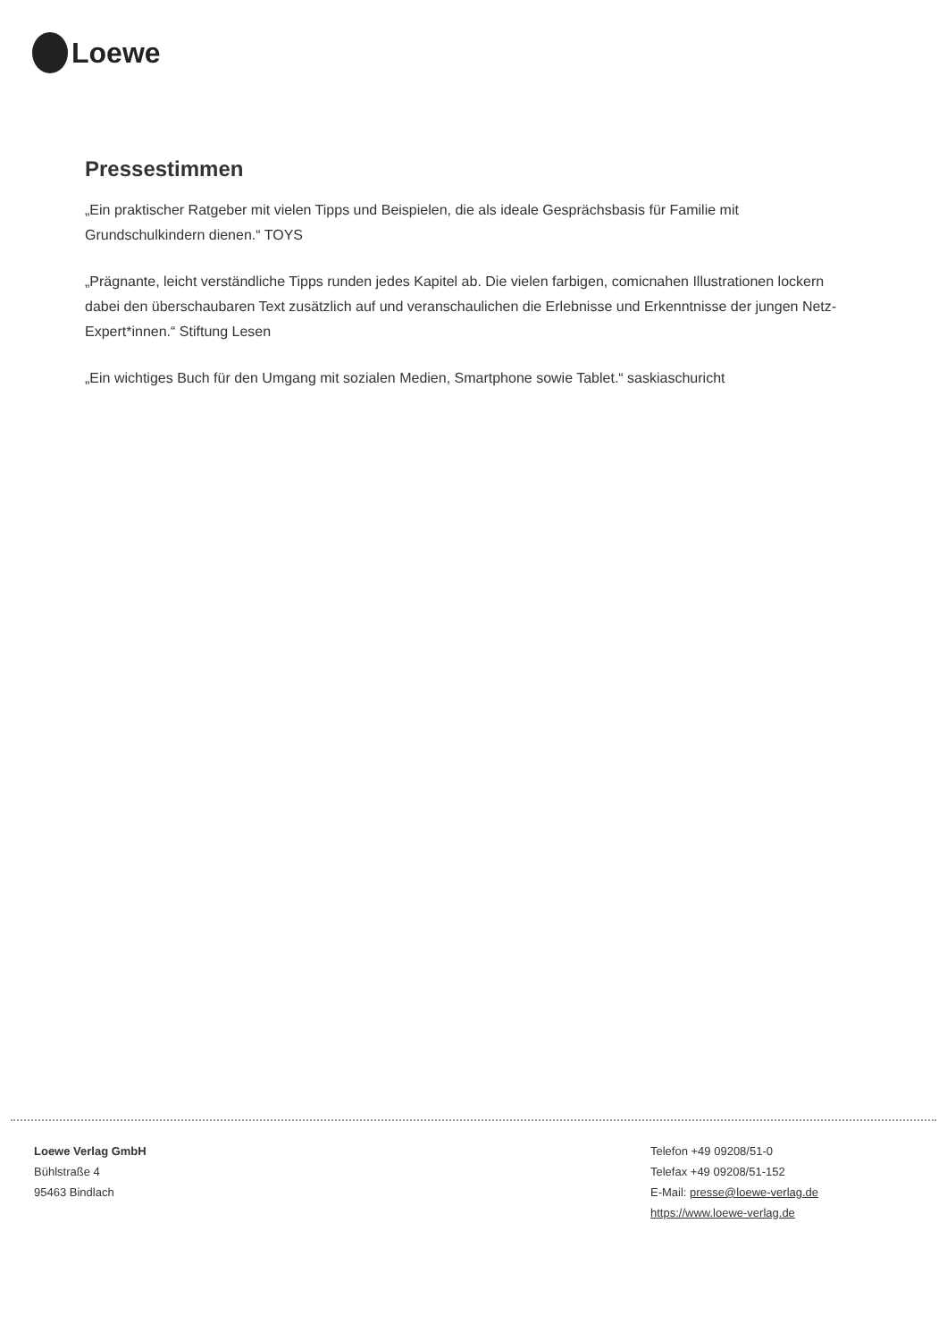Loewe
Pressestimmen
„Ein praktischer Ratgeber mit vielen Tipps und Beispielen, die als ideale Gesprächsbasis für Familie mit Grundschulkindern dienen.“ TOYS
„Prägnante, leicht verständliche Tipps runden jedes Kapitel ab. Die vielen farbigen, comicnahen Illustrationen lockern dabei den überschaubaren Text zusätzlich auf und veranschaulichen die Erlebnisse und Erkenntnisse der jungen Netz-Expert*innen.“ Stiftung Lesen
„Ein wichtiges Buch für den Umgang mit sozialen Medien, Smartphone sowie Tablet.“ saskiaschuricht
Loewe Verlag GmbH
Bühlstraße 4
95463 Bindlach
Telefon +49 09208/51-0
Telefax +49 09208/51-152
E-Mail: presse@loewe-verlag.de
https://www.loewe-verlag.de